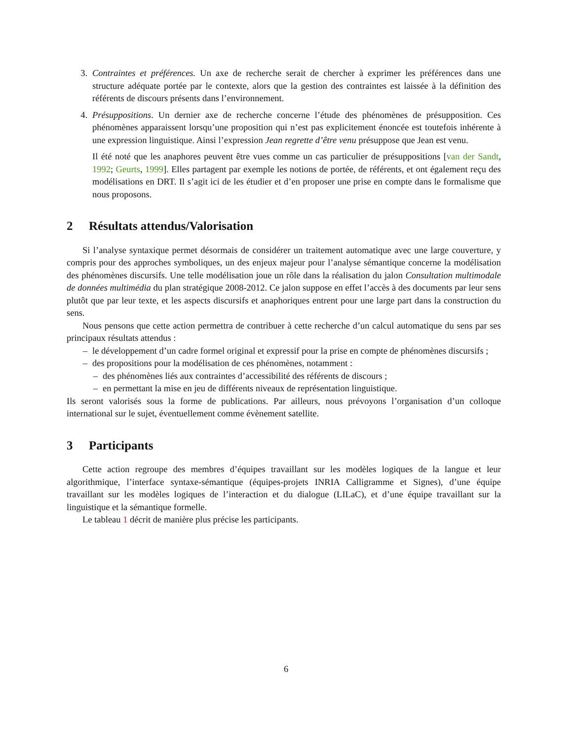3. Contraintes et préférences. Un axe de recherche serait de chercher à exprimer les préférences dans une structure adéquate portée par le contexte, alors que la gestion des contraintes est laissée à la définition des référents de discours présents dans l’environnement.
4. Présuppositions. Un dernier axe de recherche concerne l’étude des phénomènes de présupposition. Ces phénomènes apparaissent lorsqu’une proposition qui n’est pas explicitement énoncée est toutefois inhérente à une expression linguistique. Ainsi l’expression Jean regrette d’être venu présuppose que Jean est venu.
Il été noté que les anaphores peuvent être vues comme un cas particulier de présuppositions [van der Sandt, 1992; Geurts, 1999]. Elles partagent par exemple les notions de portée, de référents, et ont également reçu des modélisations en DRT. Il s’agit ici de les étudier et d’en proposer une prise en compte dans le formalisme que nous proposons.
2 Résultats attendus/Valorisation
Si l’analyse syntaxique permet désormais de considérer un traitement automatique avec une large couverture, y compris pour des approches symboliques, un des enjeux majeur pour l’analyse sémantique concerne la modélisation des phénomènes discursifs. Une telle modélisation joue un rôle dans la réalisation du jalon Consultation multimodale de données multimédia du plan stratégique 2008-2012. Ce jalon suppose en effet l’accès à des documents par leur sens plutôt que par leur texte, et les aspects discursifs et anaphoriques entrent pour une large part dans la construction du sens.
Nous pensons que cette action permettra de contribuer à cette recherche d’un calcul automatique du sens par ses principaux résultats attendus :
– le développement d’un cadre formel original et expressif pour la prise en compte de phénomènes discursifs ;
– des propositions pour la modélisation de ces phénomènes, notamment :
– des phénomènes liés aux contraintes d’accessibilité des référents de discours ;
– en permettant la mise en jeu de différents niveaux de représentation linguistique.
Ils seront valorisés sous la forme de publications. Par ailleurs, nous prévoyons l’organisation d’un colloque international sur le sujet, éventuellement comme évènement satellite.
3 Participants
Cette action regroupe des membres d’équipes travaillant sur les modèles logiques de la langue et leur algorithmique, l’interface syntaxe-sémantique (équipes-projets INRIA Calligramme et Signes), d’une équipe travaillant sur les modèles logiques de l’interaction et du dialogue (LILaC), et d’une équipe travaillant sur la linguistique et la sémantique formelle.
Le tableau 1 décrit de manière plus précise les participants.
6